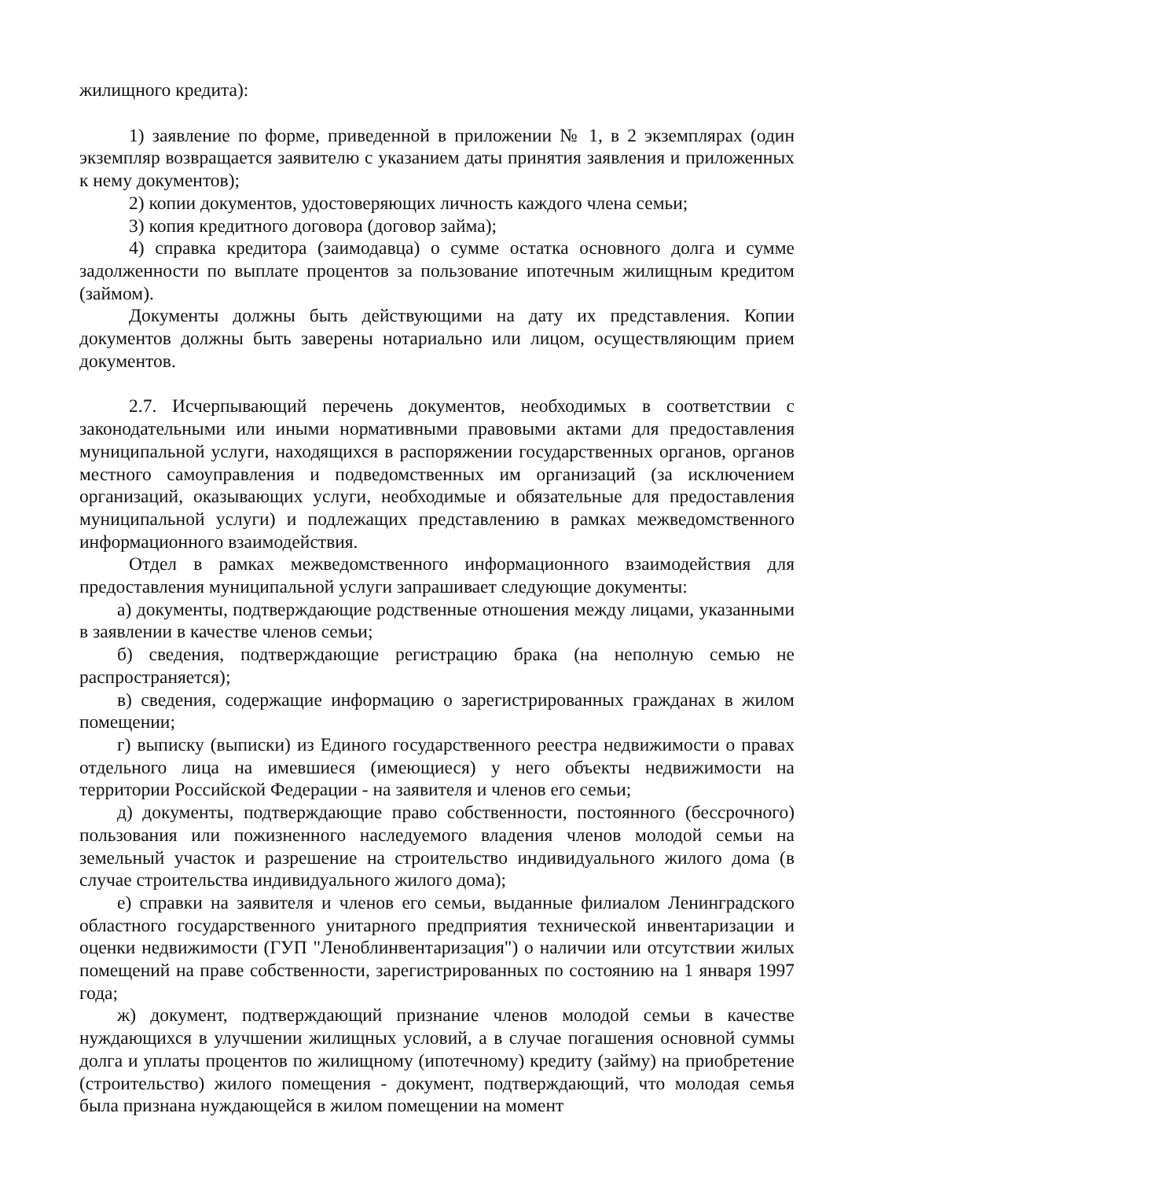жилищного кредита):
1) заявление по форме, приведенной в приложении № 1, в 2 экземплярах (один экземпляр возвращается заявителю с указанием даты принятия заявления и приложенных к нему документов);
2) копии документов, удостоверяющих личность каждого члена семьи;
3) копия кредитного договора (договор займа);
4) справка кредитора (заимодавца) о сумме остатка основного долга и сумме задолженности по выплате процентов за пользование ипотечным жилищным кредитом (займом).
Документы должны быть действующими на дату их представления. Копии документов должны быть заверены нотариально или лицом, осуществляющим прием документов.
2.7. Исчерпывающий перечень документов, необходимых в соответствии с законодательными или иными нормативными правовыми актами для предоставления муниципальной услуги, находящихся в распоряжении государственных органов, органов местного самоуправления и подведомственных им организаций (за исключением организаций, оказывающих услуги, необходимые и обязательные для предоставления муниципальной услуги) и подлежащих представлению в рамках межведомственного информационного взаимодействия.
Отдел в рамках межведомственного информационного взаимодействия для предоставления муниципальной услуги запрашивает следующие документы:
а) документы, подтверждающие родственные отношения между лицами, указанными в заявлении в качестве членов семьи;
б) сведения, подтверждающие регистрацию брака (на неполную семью не распространяется);
в) сведения, содержащие информацию о зарегистрированных гражданах в жилом помещении;
г) выписку (выписки) из Единого государственного реестра недвижимости о правах отдельного лица на имевшиеся (имеющиеся) у него объекты недвижимости на территории Российской Федерации - на заявителя и членов его семьи;
д) документы, подтверждающие право собственности, постоянного (бессрочного) пользования или пожизненного наследуемого владения членов молодой семьи на земельный участок и разрешение на строительство индивидуального жилого дома (в случае строительства индивидуального жилого дома);
е) справки на заявителя и членов его семьи, выданные филиалом Ленинградского областного государственного унитарного предприятия технической инвентаризации и оценки недвижимости (ГУП "Леноблинвентаризация") о наличии или отсутствии жилых помещений на праве собственности, зарегистрированных по состоянию на 1 января 1997 года;
ж) документ, подтверждающий признание членов молодой семьи в качестве нуждающихся в улучшении жилищных условий, а в случае погашения основной суммы долга и уплаты процентов по жилищному (ипотечному) кредиту (займу) на приобретение (строительство) жилого помещения - документ, подтверждающий, что молодая семья была признана нуждающейся в жилом помещении на момент